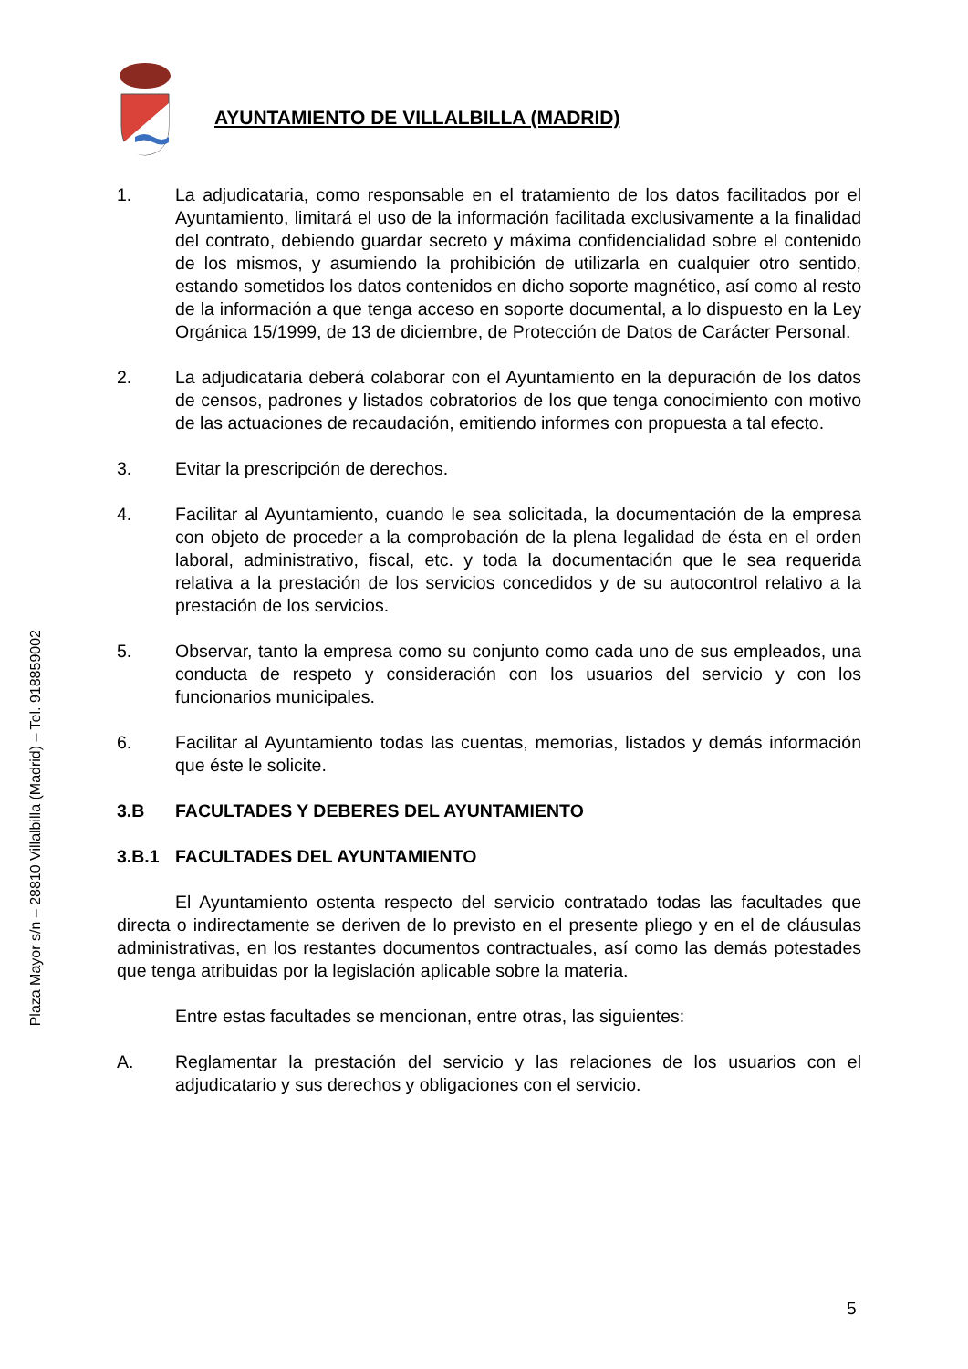Plaza Mayor s/n – 28810 Villalbilla (Madrid) – Tel. 918859002
AYUNTAMIENTO DE VILLALBILLA (MADRID)
1. La adjudicataria, como responsable en el tratamiento de los datos facilitados por el Ayuntamiento, limitará el uso de la información facilitada exclusivamente a la finalidad del contrato, debiendo guardar secreto y máxima confidencialidad sobre el contenido de los mismos, y asumiendo la prohibición de utilizarla en cualquier otro sentido, estando sometidos los datos contenidos en dicho soporte magnético, así como al resto de la información a que tenga acceso en soporte documental, a lo dispuesto en la Ley Orgánica 15/1999, de 13 de diciembre, de Protección de Datos de Carácter Personal.
2. La adjudicataria deberá colaborar con el Ayuntamiento en la depuración de los datos de censos, padrones y listados cobratorios de los que tenga conocimiento con motivo de las actuaciones de recaudación, emitiendo informes con propuesta a tal efecto.
3. Evitar la prescripción de derechos.
4. Facilitar al Ayuntamiento, cuando le sea solicitada, la documentación de la empresa con objeto de proceder a la comprobación de la plena legalidad de ésta en el orden laboral, administrativo, fiscal, etc. y toda la documentación que le sea requerida relativa a la prestación de los servicios concedidos y de su autocontrol relativo a la prestación de los servicios.
5. Observar, tanto la empresa como su conjunto como cada uno de sus empleados, una conducta de respeto y consideración con los usuarios del servicio y con los funcionarios municipales.
6. Facilitar al Ayuntamiento todas las cuentas, memorias, listados y demás información que éste le solicite.
3.B FACULTADES Y DEBERES DEL AYUNTAMIENTO
3.B.1 FACULTADES DEL AYUNTAMIENTO
El Ayuntamiento ostenta respecto del servicio contratado todas las facultades que directa o indirectamente se deriven de lo previsto en el presente pliego y en el de cláusulas administrativas, en los restantes documentos contractuales, así como las demás potestades que tenga atribuidas por la legislación aplicable sobre la materia.
Entre estas facultades se mencionan, entre otras, las siguientes:
A. Reglamentar la prestación del servicio y las relaciones de los usuarios con el adjudicatario y sus derechos y obligaciones con el servicio.
5